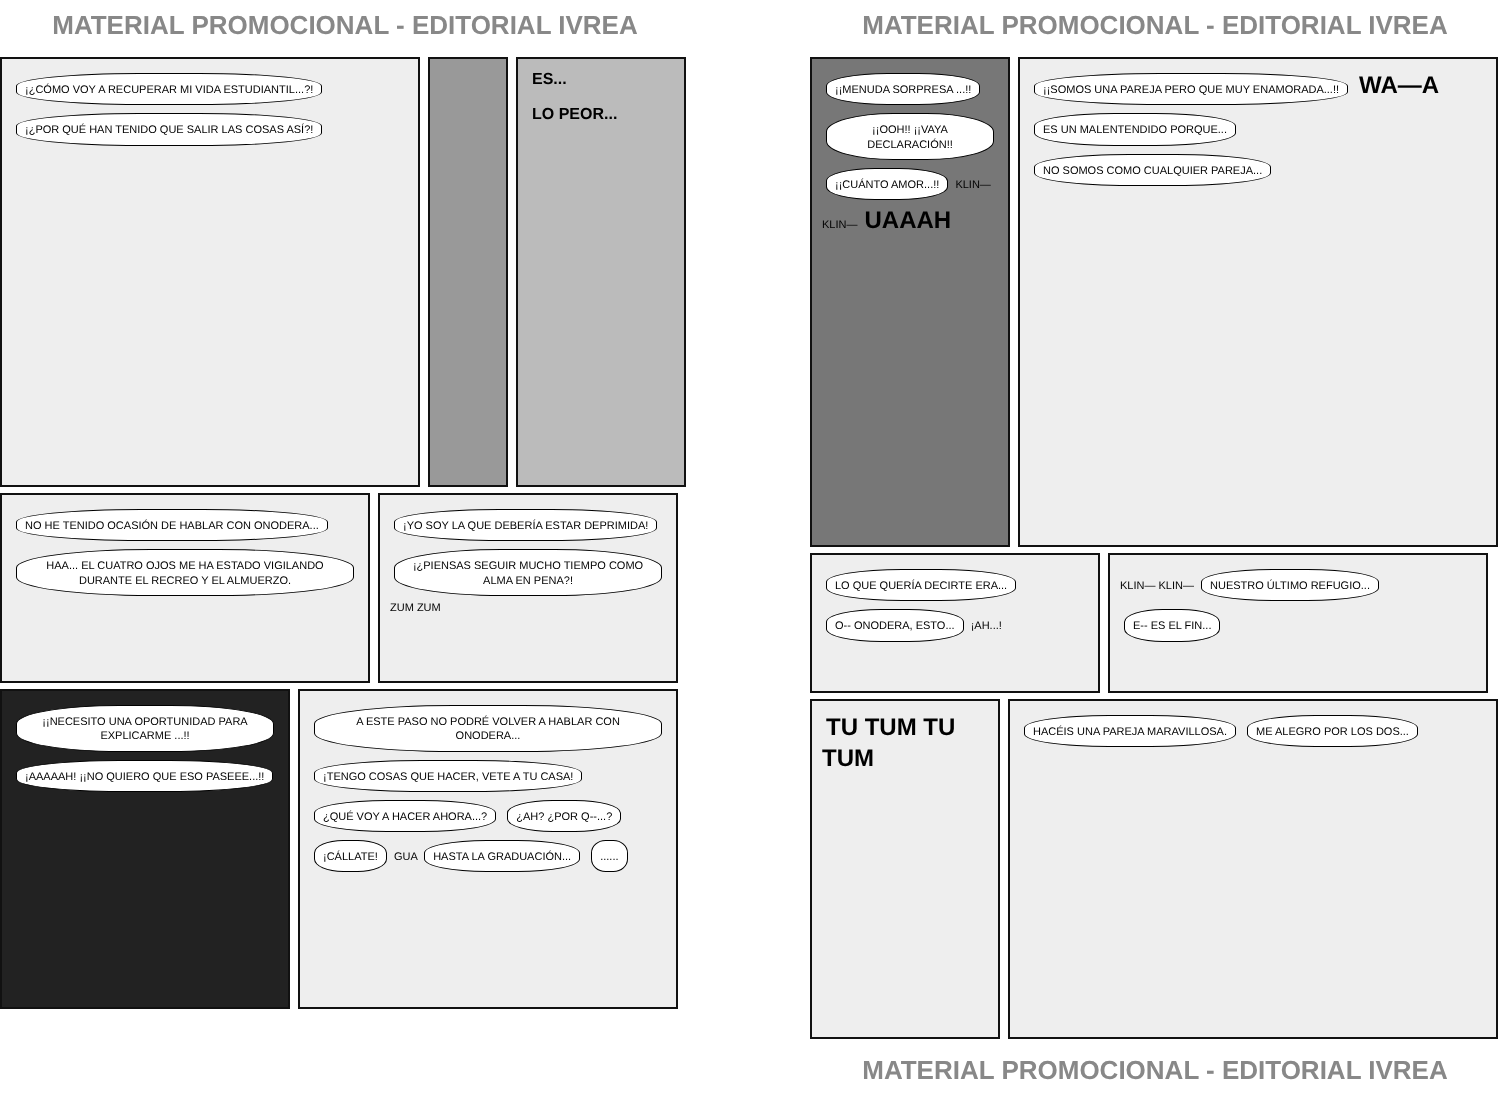MATERIAL PROMOCIONAL - EDITORIAL IVREA
¡¿CÓMO VOY A RECUPERAR MI VIDA ESTUDIANTIL...?! ¡¿POR QUÉ HAN TENIDO QUE SALIR LAS COSAS ASÍ?!
ES...
LO PEOR...
NO HE TENIDO OCASIÓN DE HABLAR CON ONODERA... HAA... EL CUATRO OJOS ME HA ESTADO VIGILANDO DURANTE EL RECREO Y EL ALMUERZO.
¡YO SOY LA QUE DEBERÍA ESTAR DEPRIMIDA! ¡¿PIENSAS SEGUIR MUCHO TIEMPO COMO ALMA EN PENA?! ZUM ZUM
¡¡NECESITO UNA OPORTUNIDAD PARA EXPLICARME ...!! ¡AAAAAH! ¡¡NO QUIERO QUE ESO PASEEE...!!
A ESTE PASO NO PODRÉ VOLVER A HABLAR CON ONODERA... ¡TENGO COSAS QUE HACER, VETE A TU CASA! ¿QUÉ VOY A HACER AHORA...? ¿AH? ¿POR Q--...? ¡CÁLLATE! GUA HASTA LA GRADUACIÓN... ......
MATERIAL PROMOCIONAL - EDITORIAL IVREA
¡¡MENUDA SORPRESA ...!! ¡¡OOH!! ¡¡VAYA DECLARACIÓN!! ¡¡CUÁNTO AMOR...!! KLIN— KLIN— UAAAH
¡¡SOMOS UNA PAREJA PERO QUE MUY ENAMORADA...!! WA—A ES UN MALENTENDIDO PORQUE... NO SOMOS COMO CUALQUIER PAREJA...
LO QUE QUERÍA DECIRTE ERA... O-- ONODERA, ESTO... ¡AH...!
KLIN— KLIN— NUESTRO ÚLTIMO REFUGIO... E-- ES EL FIN...
TU TUM TU TUM
HACÉIS UNA PAREJA MARAVILLOSA. ME ALEGRO POR LOS DOS...
MATERIAL PROMOCIONAL - EDITORIAL IVREA